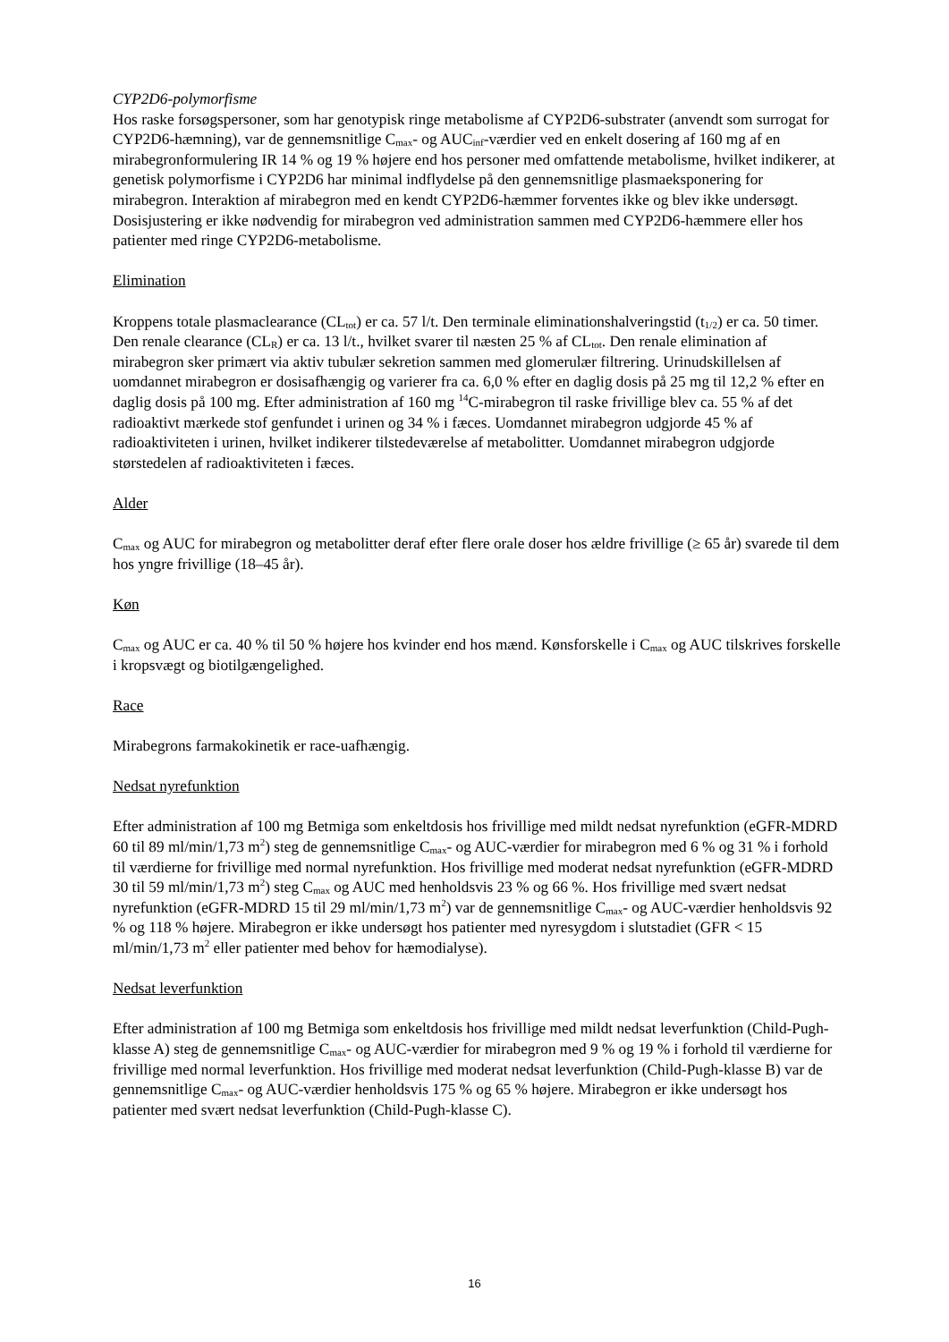CYP2D6-polymorfisme
Hos raske forsøgspersoner, som har genotypisk ringe metabolisme af CYP2D6-substrater (anvendt som surrogat for CYP2D6-hæmning), var de gennemsnitlige C<sub>max</sub>- og AUC<sub>inf</sub>-værdier ved en enkelt dosering af 160 mg af en mirabegronformulering IR 14 % og 19 % højere end hos personer med omfattende metabolisme, hvilket indikerer, at genetisk polymorfisme i CYP2D6 har minimal indflydelse på den gennemsnitlige plasmaeksponering for mirabegron. Interaktion af mirabegron med en kendt CYP2D6-hæmmer forventes ikke og blev ikke undersøgt. Dosisjustering er ikke nødvendig for mirabegron ved administration sammen med CYP2D6-hæmmere eller hos patienter med ringe CYP2D6-metabolisme.
Elimination
Kroppens totale plasmaclearance (CL<sub>tot</sub>) er ca. 57 l/t. Den terminale eliminationshalveringstid (t<sub>1/2</sub>) er ca. 50 timer. Den renale clearance (CL<sub>R</sub>) er ca. 13 l/t., hvilket svarer til næsten 25 % af CL<sub>tot</sub>. Den renale elimination af mirabegron sker primært via aktiv tubulær sekretion sammen med glomerulær filtrering. Urinudskillelsen af uomdannet mirabegron er dosisafhængig og varierer fra ca. 6,0 % efter en daglig dosis på 25 mg til 12,2 % efter en daglig dosis på 100 mg. Efter administration af 160 mg <sup>14</sup>C-mirabegron til raske frivillige blev ca. 55 % af det radioaktivt mærkede stof genfundet i urinen og 34 % i fæces. Uomdannet mirabegron udgjorde 45 % af radioaktiviteten i urinen, hvilket indikerer tilstedeværelse af metabolitter. Uomdannet mirabegron udgjorde størstedelen af radioaktiviteten i fæces.
Alder
C<sub>max</sub> og AUC for mirabegron og metabolitter deraf efter flere orale doser hos ældre frivillige (≥ 65 år) svarede til dem hos yngre frivillige (18–45 år).
Køn
C<sub>max</sub> og AUC er ca. 40 % til 50 % højere hos kvinder end hos mænd. Kønsforskelle i C<sub>max</sub> og AUC tilskrives forskelle i kropsvægt og biotilgængelighed.
Race
Mirabegrons farmakokinetik er race-uafhængig.
Nedsat nyrefunktion
Efter administration af 100 mg Betmiga som enkeltdosis hos frivillige med mildt nedsat nyrefunktion (eGFR-MDRD 60 til 89 ml/min/1,73 m<sup>2</sup>) steg de gennemsnitlige C<sub>max</sub>- og AUC-værdier for mirabegron med 6 % og 31 % i forhold til værdierne for frivillige med normal nyrefunktion. Hos frivillige med moderat nedsat nyrefunktion (eGFR-MDRD 30 til 59 ml/min/1,73 m<sup>2</sup>) steg C<sub>max</sub> og AUC med henholdsvis 23 % og 66 %. Hos frivillige med svært nedsat nyrefunktion (eGFR-MDRD 15 til 29 ml/min/1,73 m<sup>2</sup>) var de gennemsnitlige C<sub>max</sub>- og AUC-værdier henholdsvis 92 % og 118 % højere. Mirabegron er ikke undersøgt hos patienter med nyresygdom i slutstadiet (GFR < 15 ml/min/1,73 m<sup>2</sup> eller patienter med behov for hæmodialyse).
Nedsat leverfunktion
Efter administration af 100 mg Betmiga som enkeltdosis hos frivillige med mildt nedsat leverfunktion (Child-Pugh-klasse A) steg de gennemsnitlige C<sub>max</sub>- og AUC-værdier for mirabegron med 9 % og 19 % i forhold til værdierne for frivillige med normal leverfunktion. Hos frivillige med moderat nedsat leverfunktion (Child-Pugh-klasse B) var de gennemsnitlige C<sub>max</sub>- og AUC-værdier henholdsvis 175 % og 65 % højere. Mirabegron er ikke undersøgt hos patienter med svært nedsat leverfunktion (Child-Pugh-klasse C).
16